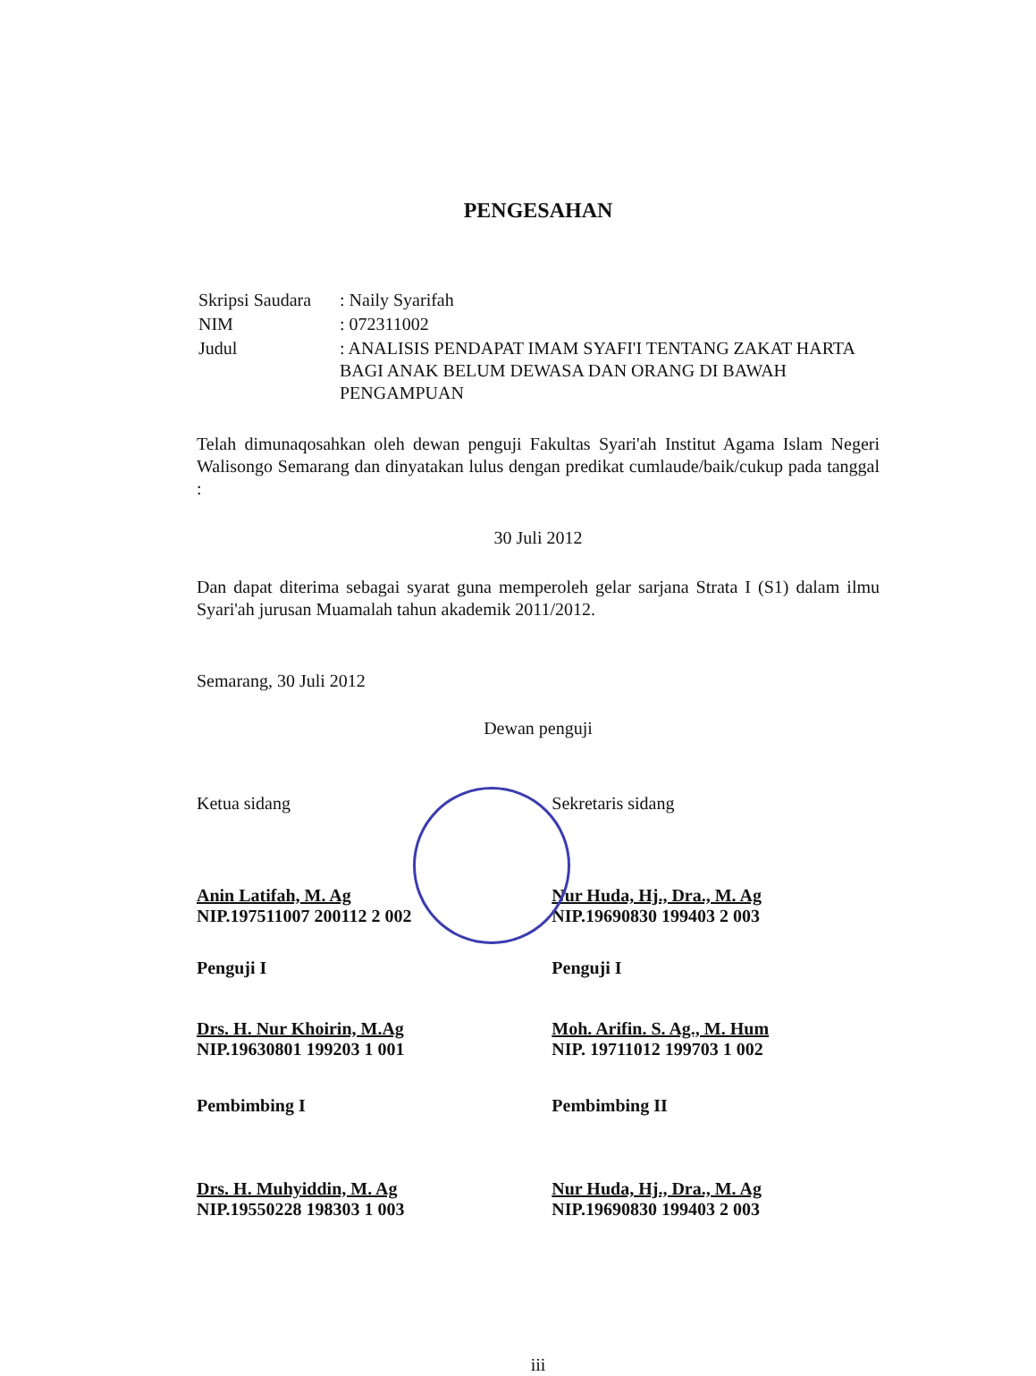PENGESAHAN
| Skripsi Saudara | : Naily Syarifah |
| NIM | : 072311002 |
| Judul | : ANALISIS PENDAPAT IMAM SYAFI'I TENTANG ZAKAT HARTA BAGI ANAK BELUM DEWASA DAN ORANG DI BAWAH PENGAMPUAN |
Telah dimunaqosahkan oleh dewan penguji Fakultas Syari'ah Institut Agama Islam Negeri Walisongo Semarang dan dinyatakan lulus dengan predikat cumlaude/baik/cukup pada tanggal :
30 Juli 2012
Dan dapat diterima sebagai syarat guna memperoleh gelar sarjana Strata I (S1) dalam ilmu Syari'ah jurusan Muamalah tahun akademik 2011/2012.
Semarang, 30 Juli 2012
Dewan penguji
Ketua sidang Sekretaris sidang
Anin Latifah, M. Ag
NIP.197511007 200112 2 002
Nur Huda, Hj., Dra., M. Ag
NIP.19690830 199403 2 003
Penguji I Penguji I
Drs. H. Nur Khoirin, M.Ag
NIP.19630801 199203 1 001
Moh. Arifin. S. Ag., M. Hum
NIP. 19711012 199703 1 002
Pembimbing I Pembimbing II
Drs. H. Muhyiddin, M. Ag
NIP.19550228 198303 1 003
Nur Huda, Hj., Dra., M. Ag
NIP.19690830 199403 2 003
iii